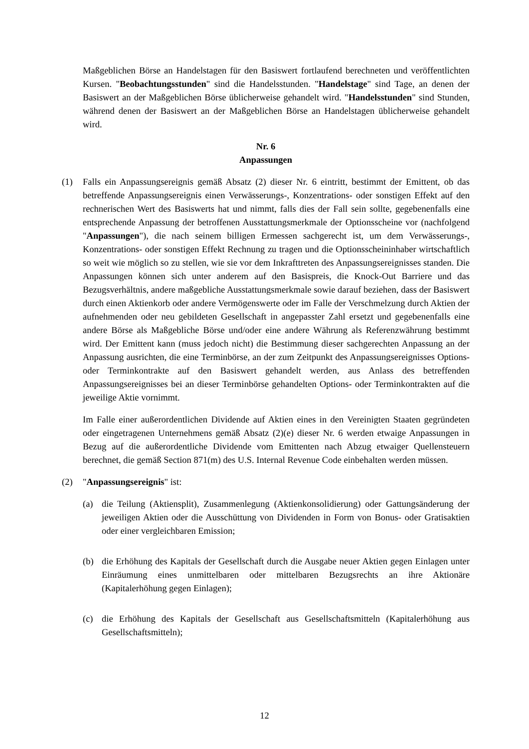Maßgeblichen Börse an Handelstagen für den Basiswert fortlaufend berechneten und veröffentlichten Kursen. "Beobachtungsstunden" sind die Handelsstunden. "Handelstage" sind Tage, an denen der Basiswert an der Maßgeblichen Börse üblicherweise gehandelt wird. "Handelsstunden" sind Stunden, während denen der Basiswert an der Maßgeblichen Börse an Handelstagen üblicherweise gehandelt wird.
Nr. 6
Anpassungen
(1) Falls ein Anpassungsereignis gemäß Absatz (2) dieser Nr. 6 eintritt, bestimmt der Emittent, ob das betreffende Anpassungsereignis einen Verwässerungs-, Konzentrations- oder sonstigen Effekt auf den rechnerischen Wert des Basiswerts hat und nimmt, falls dies der Fall sein sollte, gegebenenfalls eine entsprechende Anpassung der betroffenen Ausstattungsmerkmale der Optionsscheine vor (nachfolgend "Anpassungen"), die nach seinem billigen Ermessen sachgerecht ist, um dem Verwässerungs-, Konzentrations- oder sonstigen Effekt Rechnung zu tragen und die Optionsscheininhaber wirtschaftlich so weit wie möglich so zu stellen, wie sie vor dem Inkrafttreten des Anpassungsereignisses standen. Die Anpassungen können sich unter anderem auf den Basispreis, die Knock-Out Barriere und das Bezugsverhältnis, andere maßgebliche Ausstattungsmerkmale sowie darauf beziehen, dass der Basiswert durch einen Aktienkorb oder andere Vermögenswerte oder im Falle der Verschmelzung durch Aktien der aufnehmenden oder neu gebildeten Gesellschaft in angepasster Zahl ersetzt und gegebenenfalls eine andere Börse als Maßgebliche Börse und/oder eine andere Währung als Referenzwährung bestimmt wird. Der Emittent kann (muss jedoch nicht) die Bestimmung dieser sachgerechten Anpassung an der Anpassung ausrichten, die eine Terminbörse, an der zum Zeitpunkt des Anpassungsereignisses Options- oder Terminkontrakte auf den Basiswert gehandelt werden, aus Anlass des betreffenden Anpassungsereignisses bei an dieser Terminbörse gehandelten Options- oder Terminkontrakten auf die jeweilige Aktie vornimmt.
Im Falle einer außerordentlichen Dividende auf Aktien eines in den Vereinigten Staaten gegründeten oder eingetragenen Unternehmens gemäß Absatz (2)(e) dieser Nr. 6 werden etwaige Anpassungen in Bezug auf die außerordentliche Dividende vom Emittenten nach Abzug etwaiger Quellensteuern berechnet, die gemäß Section 871(m) des U.S. Internal Revenue Code einbehalten werden müssen.
(2) "Anpassungsereignis" ist:
(a) die Teilung (Aktiensplit), Zusammenlegung (Aktienkonsolidierung) oder Gattungsänderung der jeweiligen Aktien oder die Ausschüttung von Dividenden in Form von Bonus- oder Gratisaktien oder einer vergleichbaren Emission;
(b) die Erhöhung des Kapitals der Gesellschaft durch die Ausgabe neuer Aktien gegen Einlagen unter Einräumung eines unmittelbaren oder mittelbaren Bezugsrechts an ihre Aktionäre (Kapitalerhöhung gegen Einlagen);
(c) die Erhöhung des Kapitals der Gesellschaft aus Gesellschaftsmitteln (Kapitalerhöhung aus Gesellschaftsmitteln);
12